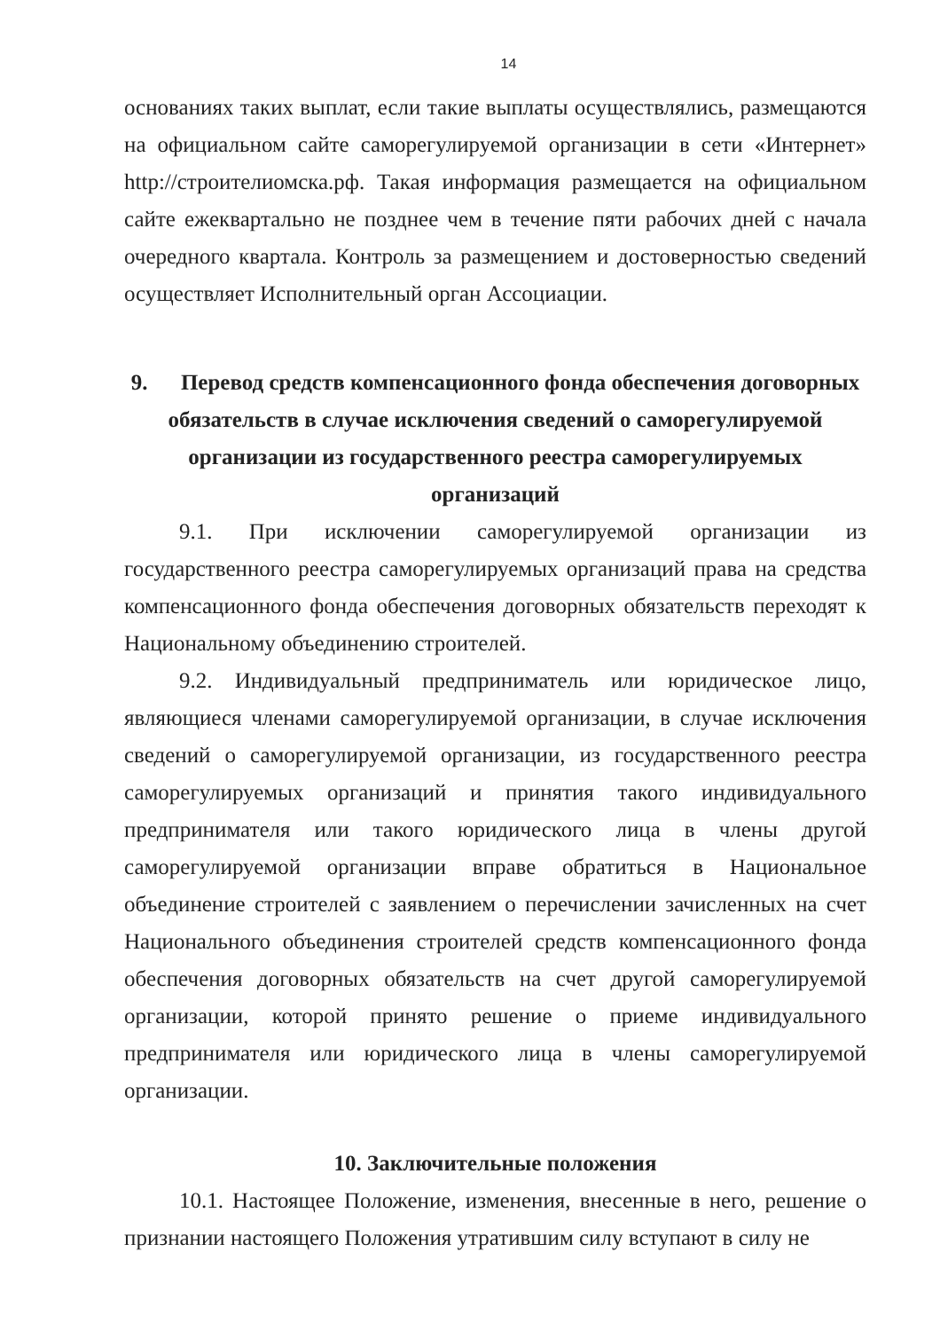14
основаниях таких выплат, если такие выплаты осуществлялись, размещаются на официальном сайте саморегулируемой организации в сети «Интернет» http://строителиомска.рф. Такая информация размещается на официальном сайте ежеквартально не позднее чем в течение пяти рабочих дней с начала очередного квартала. Контроль за размещением и достоверностью сведений осуществляет Исполнительный орган Ассоциации.
9. Перевод средств компенсационного фонда обеспечения договорных обязательств в случае исключения сведений о саморегулируемой организации из государственного реестра саморегулируемых организаций
9.1. При исключении саморегулируемой организации из государственного реестра саморегулируемых организаций права на средства компенсационного фонда обеспечения договорных обязательств переходят к Национальному объединению строителей.
9.2. Индивидуальный предприниматель или юридическое лицо, являющиеся членами саморегулируемой организации, в случае исключения сведений о саморегулируемой организации, из государственного реестра саморегулируемых организаций и принятия такого индивидуального предпринимателя или такого юридического лица в члены другой саморегулируемой организации вправе обратиться в Национальное объединение строителей с заявлением о перечислении зачисленных на счет Национального объединения строителей средств компенсационного фонда обеспечения договорных обязательств на счет другой саморегулируемой организации, которой принято решение о приеме индивидуального предпринимателя или юридического лица в члены саморегулируемой организации.
10. Заключительные положения
10.1. Настоящее Положение, изменения, внесенные в него, решение о признании настоящего Положения утратившим силу вступают в силу не